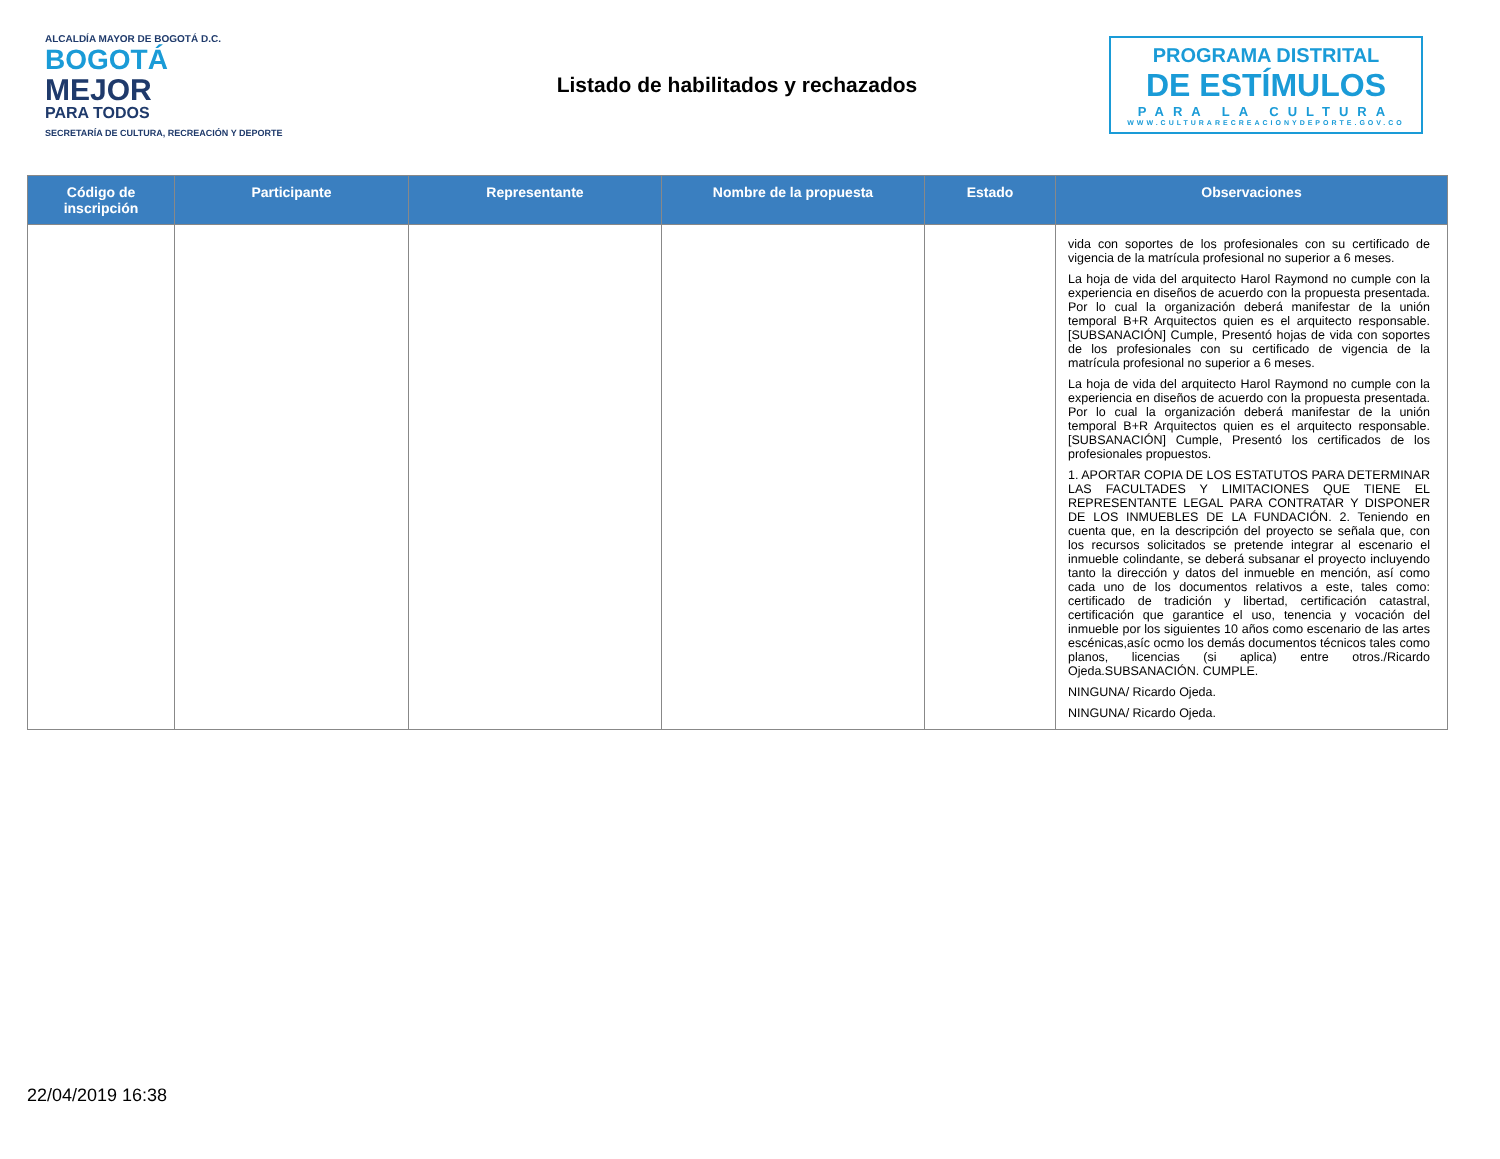ALCALDÍA MAYOR DE BOGOTÁ D.C.
BOGOTÁ
MEJOR
PARA TODOS
SECRETARÍA DE CULTURA, RECREACIÓN Y DEPORTE
Listado de habilitados y rechazados
PROGRAMA DISTRITAL
DE ESTÍMULOS
PARA LA CULTURA
WWW.CULTURARECREACIONYDEPORTE.GOV.CO
| Código de inscripción | Participante | Representante | Nombre de la propuesta | Estado | Observaciones |
| --- | --- | --- | --- | --- | --- |
| | | | | | vida con soportes de los profesionales con su certificado de vigencia de la matrícula profesional no superior a 6 meses. La hoja de vida del arquitecto Harol Raymond no cumple con la experiencia en diseños de acuerdo con la propuesta presentada. Por lo cual la organización deberá manifestar de la unión temporal B+R Arquitectos quien es el arquitecto responsable. [SUBSANACIÓN] Cumple, Presentó hojas de vida con soportes de los profesionales con su certificado de vigencia de la matrícula profesional no superior a 6 meses. La hoja de vida del arquitecto Harol Raymond no cumple con la experiencia en diseños de acuerdo con la propuesta presentada. Por lo cual la organización deberá manifestar de la unión temporal B+R Arquitectos quien es el arquitecto responsable. [SUBSANACIÓN] Cumple, Presentó los certificados de los profesionales propuestos. 1. APORTAR COPIA DE LOS ESTATUTOS PARA DETERMINAR LAS FACULTADES Y LIMITACIONES QUE TIENE EL REPRESENTANTE LEGAL PARA CONTRATAR Y DISPONER DE LOS INMUEBLES DE LA FUNDACIÓN. 2. Teniendo en cuenta que, en la descripción del proyecto se señala que, con los recursos solicitados se pretende integrar al escenario el inmueble colindante, se deberá subsanar el proyecto incluyendo tanto la dirección y datos del inmueble en mención, así como cada uno de los documentos relativos a este, tales como: certificado de tradición y libertad, certificación catastral, certificación que garantice el uso, tenencia y vocación del inmueble por los siguientes 10 años como escenario de las artes escénicas,asíc ocmo los demás documentos técnicos tales como planos, licencias (si aplica) entre otros./Ricardo Ojeda.SUBSANACIÓN. CUMPLE. NINGUNA/ Ricardo Ojeda. NINGUNA/ Ricardo Ojeda. |
22/04/2019 16:38